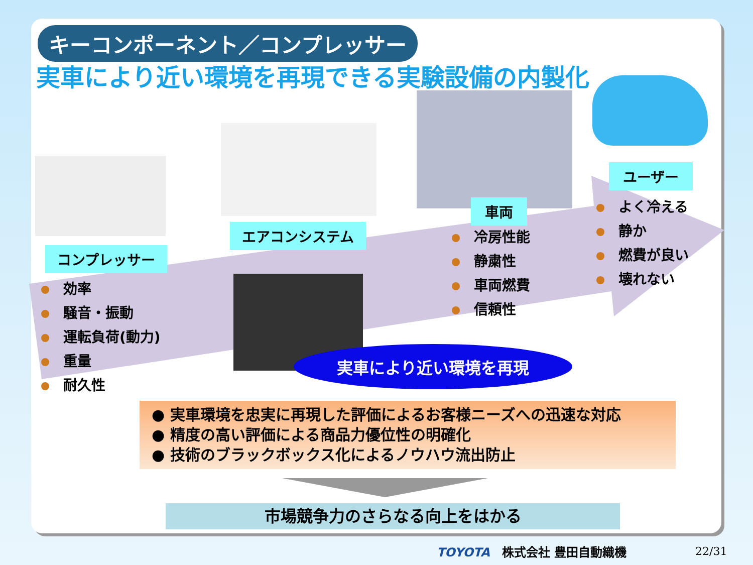キーコンポーネント／コンプレッサー
実車により近い環境を再現できる実験設備の内製化
コンプレッサー
エアコンシステム
車両
ユーザー
効率
騒音・振動
運転負荷(動力)
重量
耐久性
冷房性能
静粛性
車両燃費
信頼性
よく冷える
静か
燃費が良い
壊れない
実車により近い環境を再現
● 実車環境を忠実に再現した評価によるお客様ニーズへの迅速な対応
● 精度の高い評価による商品力優位性の明確化
● 技術のブラックボックス化によるノウハウ流出防止
市場競争力のさらなる向上をはかる
TOYOTA　株式会社 豊田自動織機 22/31